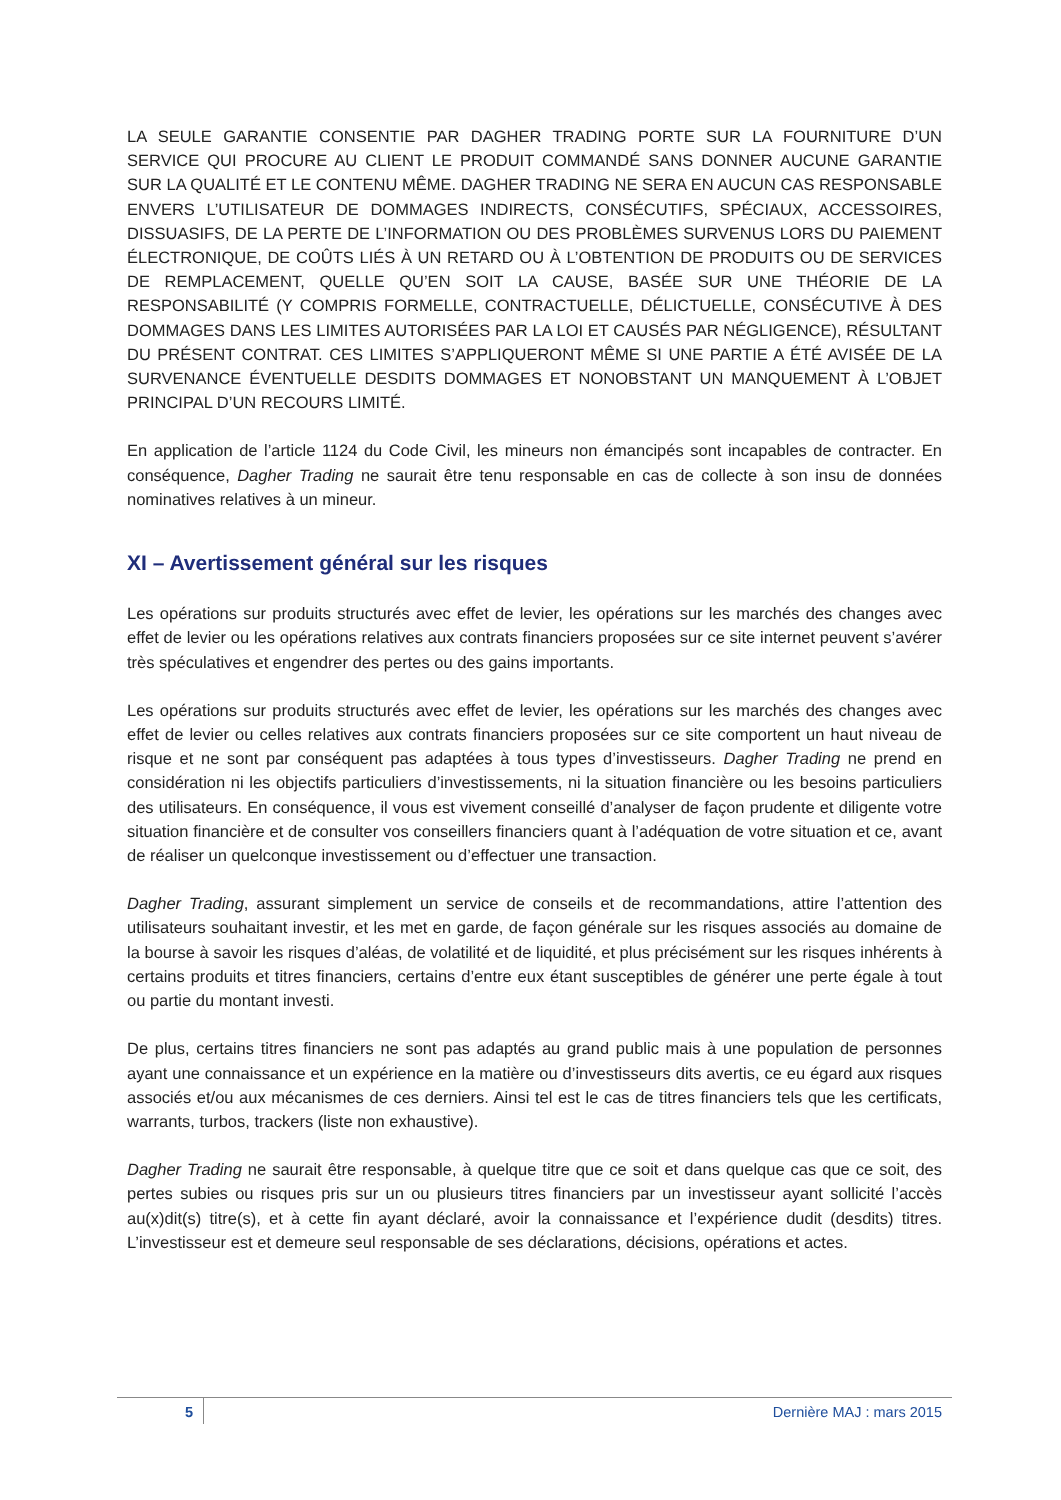LA SEULE GARANTIE CONSENTIE PAR DAGHER TRADING PORTE SUR LA FOURNITURE D’UN SERVICE QUI PROCURE AU CLIENT LE PRODUIT COMMANDÉ SANS DONNER AUCUNE GARANTIE SUR LA QUALITÉ ET LE CONTENU MÊME. DAGHER TRADING NE SERA EN AUCUN CAS RESPONSABLE ENVERS L’UTILISATEUR DE DOMMAGES INDIRECTS, CONSÉCUTIFS, SPÉCIAUX, ACCESSOIRES, DISSUASIFS, DE LA PERTE DE L’INFORMATION OU DES PROBLÈMES SURVENUS LORS DU PAIEMENT ÉLECTRONIQUE, DE COÛTS LIÉS À UN RETARD OU À L’OBTENTION DE PRODUITS OU DE SERVICES DE REMPLACEMENT, QUELLE QU’EN SOIT LA CAUSE, BASÉE SUR UNE THÉORIE DE LA RESPONSABILITÉ (Y COMPRIS FORMELLE, CONTRACTUELLE, DÉLICTUELLE, CONSÉCUTIVE À DES DOMMAGES DANS LES LIMITES AUTORISÉES PAR LA LOI ET CAUSÉS PAR NÉGLIGENCE), RÉSULTANT DU PRÉSENT CONTRAT. CES LIMITES S’APPLIQUERONT MÊME SI UNE PARTIE A ÉTÉ AVISÉE DE LA SURVENANCE ÉVENTUELLE DESDITS DOMMAGES ET NONOBSTANT UN MANQUEMENT À L’OBJET PRINCIPAL D’UN RECOURS LIMITÉ.
En application de l’article 1124 du Code Civil, les mineurs non émancipés sont incapables de contracter. En conséquence, Dagher Trading ne saurait être tenu responsable en cas de collecte à son insu de données nominatives relatives à un mineur.
XI – Avertissement général sur les risques
Les opérations sur produits structurés avec effet de levier, les opérations sur les marchés des changes avec effet de levier ou les opérations relatives aux contrats financiers proposées sur ce site internet peuvent s’avérer très spéculatives et engendrer des pertes ou des gains importants.
Les opérations sur produits structurés avec effet de levier, les opérations sur les marchés des changes avec effet de levier ou celles relatives aux contrats financiers proposées sur ce site comportent un haut niveau de risque et ne sont par conséquent pas adaptées à tous types d’investisseurs. Dagher Trading ne prend en considération ni les objectifs particuliers d’investissements, ni la situation financière ou les besoins particuliers des utilisateurs. En conséquence, il vous est vivement conseillé d’analyser de façon prudente et diligente votre situation financière et de consulter vos conseillers financiers quant à l’adéquation de votre situation et ce, avant de réaliser un quelconque investissement ou d’effectuer une transaction.
Dagher Trading, assurant simplement un service de conseils et de recommandations, attire l’attention des utilisateurs souhaitant investir, et les met en garde, de façon générale sur les risques associés au domaine de la bourse à savoir les risques d’aléas, de volatilité et de liquidité, et plus précisément sur les risques inhérents à certains produits et titres financiers, certains d’entre eux étant susceptibles de générer une perte égale à tout ou partie du montant investi.
De plus, certains titres financiers ne sont pas adaptés au grand public mais à une population de personnes ayant une connaissance et un expérience en la matière ou d’investisseurs dits avertis, ce eu égard aux risques associés et/ou aux mécanismes de ces derniers. Ainsi tel est le cas de titres financiers tels que les certificats, warrants, turbos, trackers (liste non exhaustive).
Dagher Trading ne saurait être responsable, à quelque titre que ce soit et dans quelque cas que ce soit, des pertes subies ou risques pris sur un ou plusieurs titres financiers par un investisseur ayant sollicité l’accès au(x)dit(s) titre(s), et à cette fin ayant déclaré, avoir la connaissance et l’expérience dudit (desdits) titres. L’investisseur est et demeure seul responsable de ses déclarations, décisions, opérations et actes.
5 Dernière MAJ : mars 2015